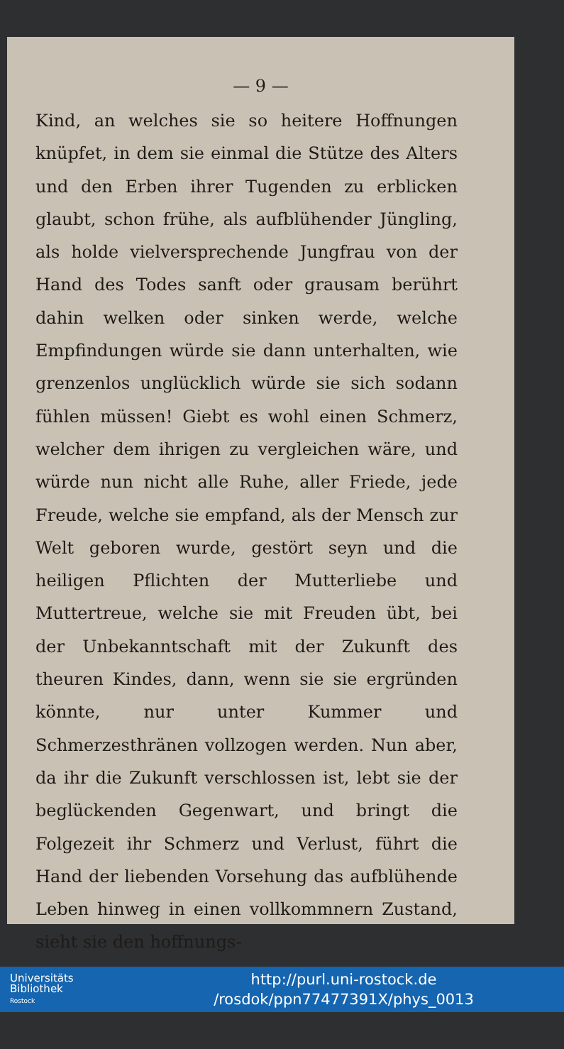— 9 —
Kind, an welches sie so heitere Hoffnungen knüpfet, in dem sie einmal die Stütze des Alters und den Erben ihrer Tugenden zu erblicken glaubt, schon frühe, als aufblühender Jüngling, als holde vielversprechende Jungfrau von der Hand des Todes sanft oder grausam berührt dahin welken oder sinken werde, welche Empfindungen würde sie dann unterhalten, wie grenzenlos unglücklich würde sie sich sodann fühlen müssen! Giebt es wohl einen Schmerz, welcher dem ihrigen zu vergleichen wäre, und würde nun nicht alle Ruhe, aller Friede, jede Freude, welche sie empfand, als der Mensch zur Welt geboren wurde, gestört seyn und die heiligen Pflichten der Mutterliebe und Muttertreue, welche sie mit Freuden übt, bei der Unbekanntschaft mit der Zukunft des theuren Kindes, dann, wenn sie sie ergründen könnte, nur unter Kummer und Schmerzesthränen vollzogen werden. Nun aber, da ihr die Zukunft verschlossen ist, lebt sie der beglückenden Gegenwart, und bringt die Folgezeit ihr Schmerz und Verlust, führt die Hand der liebenden Vorsehung das aufblühende Leben hinweg in einen vollkommnern Zustand, sieht sie den hoffnungs-
Universitäts
Bibliothek
Rostock
http://purl.uni-rostock.de
/rosdok/ppn77477391X/phys_0013